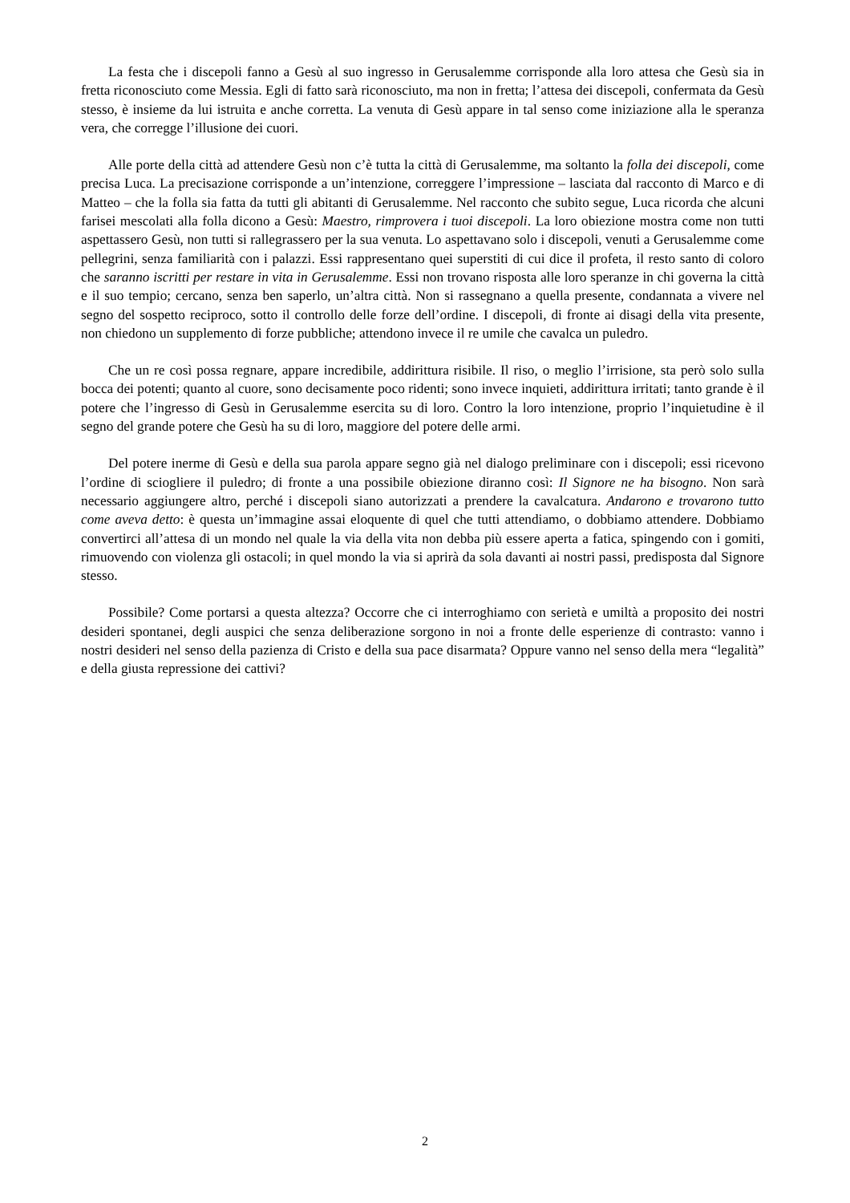La festa che i discepoli fanno a Gesù al suo ingresso in Gerusalemme corrisponde alla loro attesa che Gesù sia in fretta riconosciuto come Messia. Egli di fatto sarà riconosciuto, ma non in fretta; l’attesa dei discepoli, confermata da Gesù stesso, è insieme da lui istruita e anche corretta. La venuta di Gesù appare in tal senso come iniziazione alla le speranza vera, che corregge l’illusione dei cuori.
Alle porte della città ad attendere Gesù non c’è tutta la città di Gerusalemme, ma soltanto la folla dei discepoli, come precisa Luca. La precisazione corrisponde a un’intenzione, correggere l’impressione – lasciata dal racconto di Marco e di Matteo – che la folla sia fatta da tutti gli abitanti di Gerusalemme. Nel racconto che subito segue, Luca ricorda che alcuni farisei mescolati alla folla dicono a Gesù: Maestro, rimprovera i tuoi discepoli. La loro obiezione mostra come non tutti aspettassero Gesù, non tutti si rallegrassero per la sua venuta. Lo aspettavano solo i discepoli, venuti a Gerusalemme come pellegrini, senza familiarità con i palazzi. Essi rappresentano quei superstiti di cui dice il profeta, il resto santo di coloro che saranno iscritti per restare in vita in Gerusalemme. Essi non trovano risposta alle loro speranze in chi governa la città e il suo tempio; cercano, senza ben saperlo, un’altra città. Non si rassegnano a quella presente, condannata a vivere nel segno del sospetto reciproco, sotto il controllo delle forze dell’ordine. I discepoli, di fronte ai disagi della vita presente, non chiedono un supplemento di forze pubbliche; attendono invece il re umile che cavalca un puledro.
Che un re così possa regnare, appare incredibile, addirittura risibile. Il riso, o meglio l’irrisione, sta però solo sulla bocca dei potenti; quanto al cuore, sono decisamente poco ridenti; sono invece inquieti, addirittura irritati; tanto grande è il potere che l’ingresso di Gesù in Gerusalemme esercita su di loro. Contro la loro intenzione, proprio l’inquietudine è il segno del grande potere che Gesù ha su di loro, maggiore del potere delle armi.
Del potere inerme di Gesù e della sua parola appare segno già nel dialogo preliminare con i discepoli; essi ricevono l’ordine di sciogliere il puledro; di fronte a una possibile obiezione diranno così: Il Signore ne ha bisogno. Non sarà necessario aggiungere altro, perché i discepoli siano autorizzati a prendere la cavalcatura. Andarono e trovarono tutto come aveva detto: è questa un’immagine assai eloquente di quel che tutti attendiamo, o dobbiamo attendere. Dobbiamo convertirci all’attesa di un mondo nel quale la via della vita non debba più essere aperta a fatica, spingendo con i gomiti, rimuovendo con violenza gli ostacoli; in quel mondo la via si aprirà da sola davanti ai nostri passi, predisposta dal Signore stesso.
Possibile? Come portarsi a questa altezza? Occorre che ci interroghiamo con serietà e umiltà a proposito dei nostri desideri spontanei, degli auspici che senza deliberazione sorgono in noi a fronte delle esperienze di contrasto: vanno i nostri desideri nel senso della pazienza di Cristo e della sua pace disarmata? Oppure vanno nel senso della mera “legalità” e della giusta repressione dei cattivi?
2